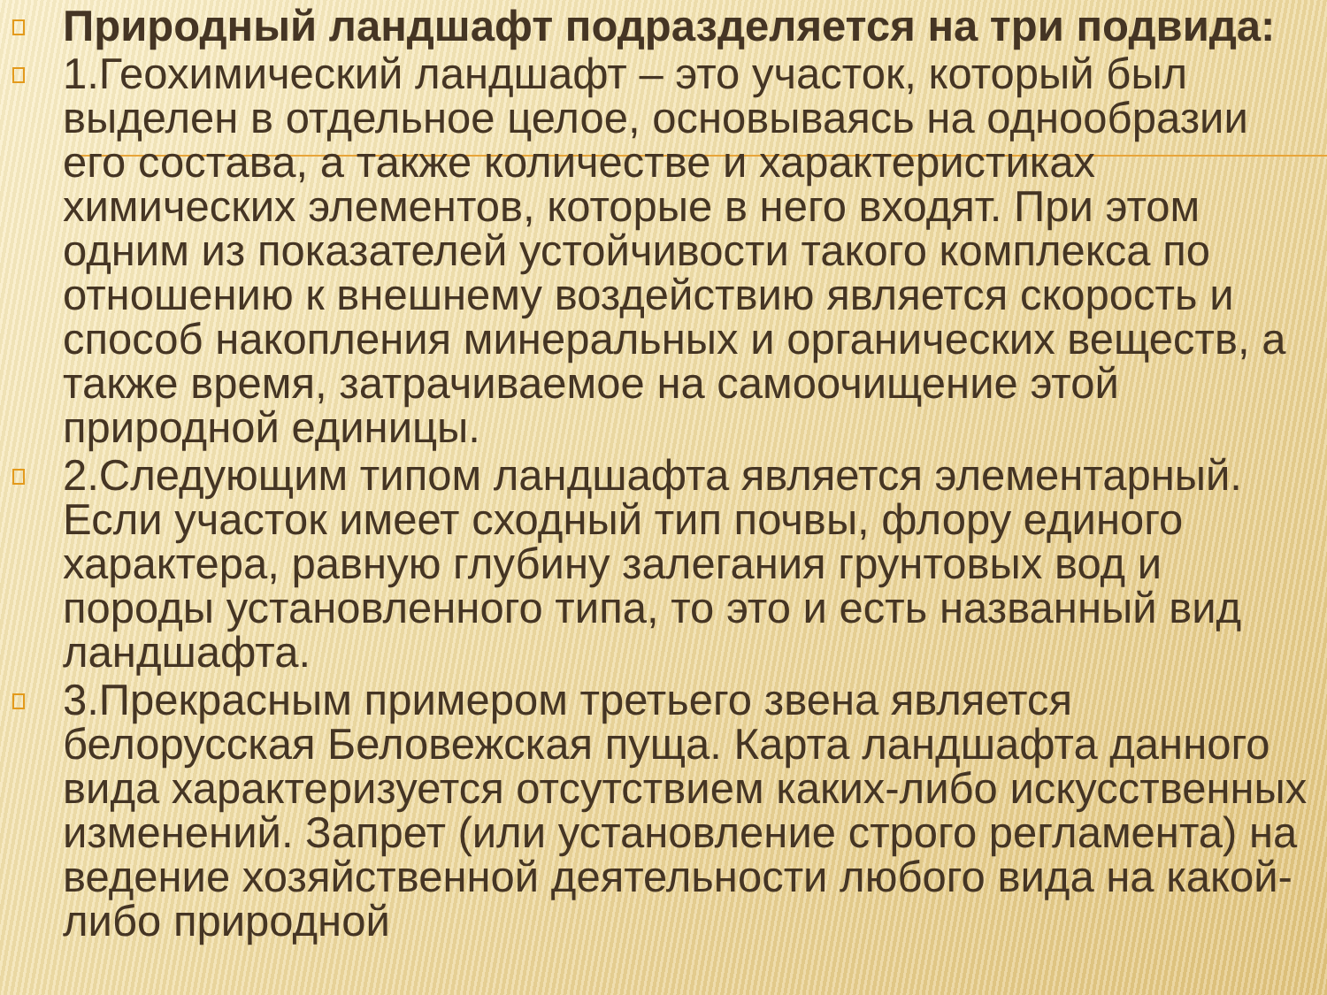Природный ландшафт подразделяется на три подвида:
1.Геохимический ландшафт – это участок, который был выделен в отдельное целое, основываясь на однообразии его состава, а также количестве и характеристиках химических элементов, которые в него входят. При этом одним из показателей устойчивости такого комплекса по отношению к внешнему воздействию является скорость и способ накопления минеральных и органических веществ, а также время, затрачиваемое на самоочищение этой природной единицы.
2.Следующим типом ландшафта является элементарный. Если участок имеет сходный тип почвы, флору единого характера, равную глубину залегания грунтовых вод и породы установленного типа, то это и есть названный вид ландшафта.
3.Прекрасным примером третьего звена является белорусская Беловежская пуща. Карта ландшафта данного вида характеризуется отсутствием каких-либо искусственных изменений. Запрет (или установление строго регламента) на ведение хозяйственной деятельности любого вида на какой-либо природной